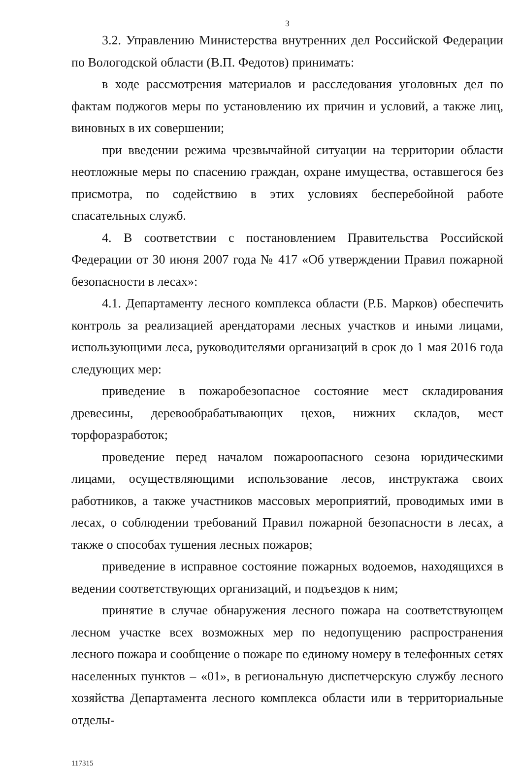3
3.2. Управлению Министерства внутренних дел Российской Федерации по Вологодской области (В.П. Федотов) принимать:
в ходе рассмотрения материалов и расследования уголовных дел по фактам поджогов меры по установлению их причин и условий, а также лиц, виновных в их совершении;
при введении режима чрезвычайной ситуации на территории области неотложные меры по спасению граждан, охране имущества, оставшегося без присмотра, по содействию в этих условиях бесперебойной работе спасательных служб.
4. В соответствии с постановлением Правительства Российской Федерации от 30 июня 2007 года № 417 «Об утверждении Правил пожарной безопасности в лесах»:
4.1. Департаменту лесного комплекса области (Р.Б. Марков) обеспечить контроль за реализацией арендаторами лесных участков и иными лицами, использующими леса, руководителями организаций в срок до 1 мая 2016 года следующих мер:
приведение в пожаробезопасное состояние мест складирования древесины, деревообрабатывающих цехов, нижних складов, мест торфоразработок;
проведение перед началом пожароопасного сезона юридическими лицами, осуществляющими использование лесов, инструктажа своих работников, а также участников массовых мероприятий, проводимых ими в лесах, о соблюдении требований Правил пожарной безопасности в лесах, а также о способах тушения лесных пожаров;
приведение в исправное состояние пожарных водоемов, находящихся в ведении соответствующих организаций, и подъездов к ним;
принятие в случае обнаружения лесного пожара на соответствующем лесном участке всех возможных мер по недопущению распространения лесного пожара и сообщение о пожаре по единому номеру в телефонных сетях населенных пунктов – «01», в региональную диспетчерскую службу лесного хозяйства Департамента лесного комплекса области или в территориальные отделы-
117315